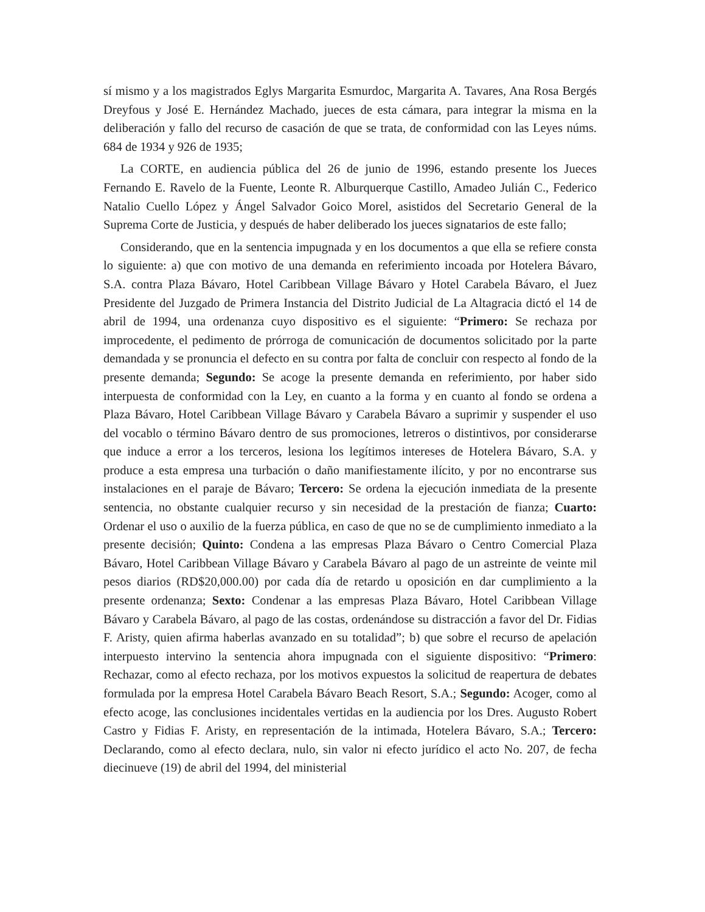sí mismo y a los magistrados Eglys Margarita Esmurdoc, Margarita A. Tavares, Ana Rosa Bergés Dreyfous y José E. Hernández Machado, jueces de esta cámara, para integrar la misma en la deliberación y fallo del recurso de casación de que se trata, de conformidad con las Leyes núms. 684 de 1934 y 926 de 1935;
La CORTE, en audiencia pública del 26 de junio de 1996, estando presente los Jueces Fernando E. Ravelo de la Fuente, Leonte R. Alburquerque Castillo, Amadeo Julián C., Federico Natalio Cuello López y Ángel Salvador Goico Morel, asistidos del Secretario General de la Suprema Corte de Justicia, y después de haber deliberado los jueces signatarios de este fallo;
Considerando, que en la sentencia impugnada y en los documentos a que ella se refiere consta lo siguiente: a) que con motivo de una demanda en referimiento incoada por Hotelera Bávaro, S.A. contra Plaza Bávaro, Hotel Caribbean Village Bávaro y Hotel Carabela Bávaro, el Juez Presidente del Juzgado de Primera Instancia del Distrito Judicial de La Altagracia dictó el 14 de abril de 1994, una ordenanza cuyo dispositivo es el siguiente: “Primero: Se rechaza por improcedente, el pedimento de prórroga de comunicación de documentos solicitado por la parte demandada y se pronuncia el defecto en su contra por falta de concluir con respecto al fondo de la presente demanda; Segundo: Se acoge la presente demanda en referimiento, por haber sido interpuesta de conformidad con la Ley, en cuanto a la forma y en cuanto al fondo se ordena a Plaza Bávaro, Hotel Caribbean Village Bávaro y Carabela Bávaro a suprimir y suspender el uso del vocablo o término Bávaro dentro de sus promociones, letreros o distintivos, por considerarse que induce a error a los terceros, lesiona los legítimos intereses de Hotelera Bávaro, S.A. y produce a esta empresa una turbación o daño manifiestamente ilícito, y por no encontrarse sus instalaciones en el paraje de Bávaro; Tercero: Se ordena la ejecución inmediata de la presente sentencia, no obstante cualquier recurso y sin necesidad de la prestación de fianza; Cuarto: Ordenar el uso o auxilio de la fuerza pública, en caso de que no se de cumplimiento inmediato a la presente decisión; Quinto: Condena a las empresas Plaza Bávaro o Centro Comercial Plaza Bávaro, Hotel Caribbean Village Bávaro y Carabela Bávaro al pago de un astreinte de veinte mil pesos diarios (RD$20,000.00) por cada día de retardo u oposición en dar cumplimiento a la presente ordenanza; Sexto: Condenar a las empresas Plaza Bávaro, Hotel Caribbean Village Bávaro y Carabela Bávaro, al pago de las costas, ordenándose su distracción a favor del Dr. Fidias F. Aristy, quien afirma haberlas avanzado en su totalidad”; b) que sobre el recurso de apelación interpuesto intervino la sentencia ahora impugnada con el siguiente dispositivo: “Primero: Rechazar, como al efecto rechaza, por los motivos expuestos la solicitud de reapertura de debates formulada por la empresa Hotel Carabela Bávaro Beach Resort, S.A.; Segundo: Acoger, como al efecto acoge, las conclusiones incidentales vertidas en la audiencia por los Dres. Augusto Robert Castro y Fidias F. Aristy, en representación de la intimada, Hotelera Bávaro, S.A.; Tercero: Declarando, como al efecto declara, nulo, sin valor ni efecto jurídico el acto No. 207, de fecha diecinueve (19) de abril del 1994, del ministerial